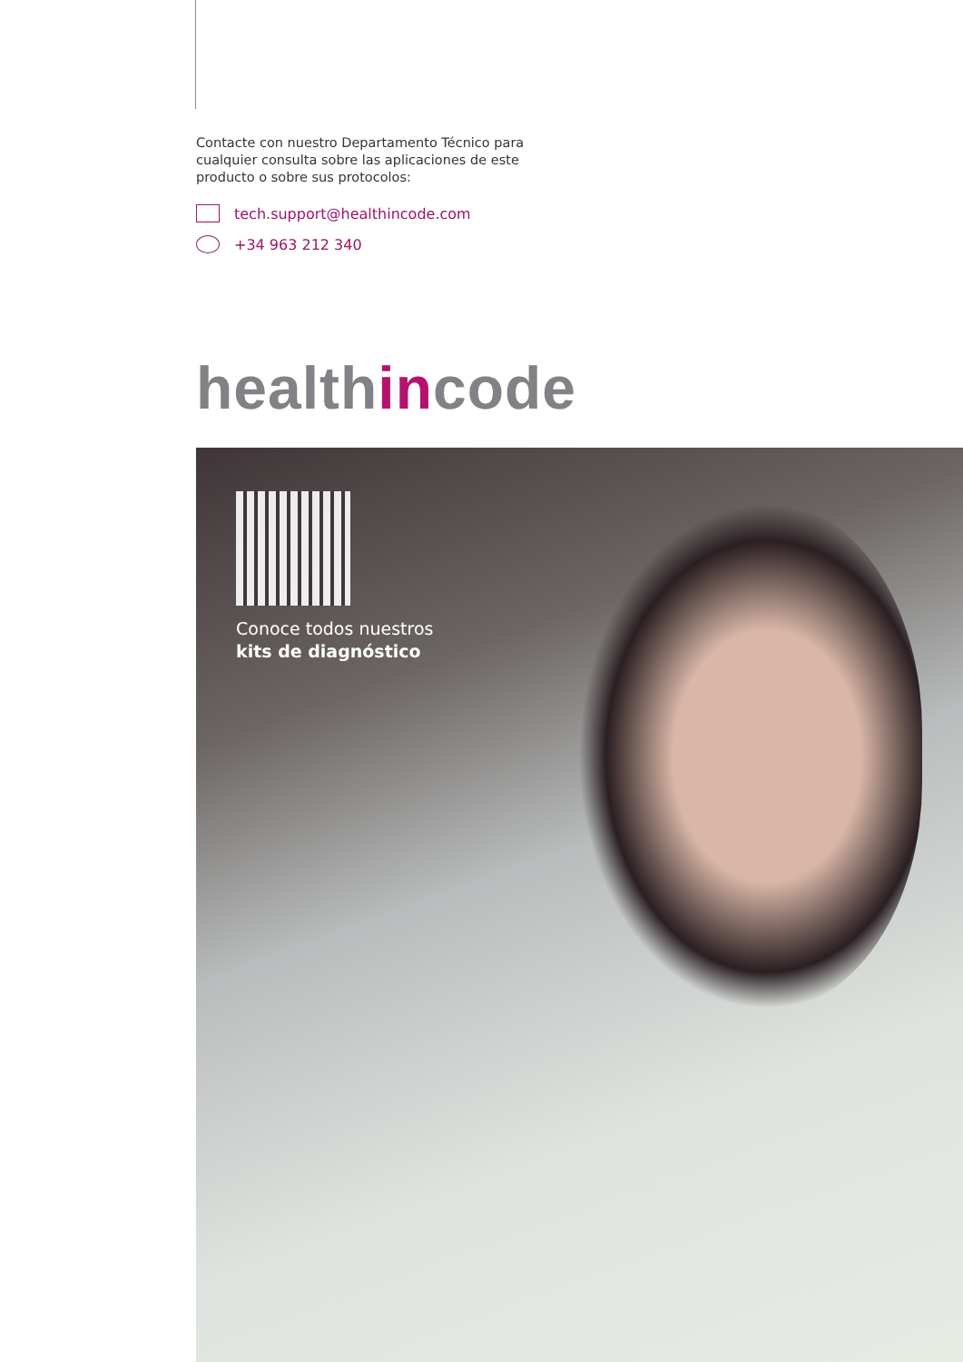Contacte con nuestro Departamento Técnico para cualquier consulta sobre las aplicaciones de este producto o sobre sus protocolos:
tech.support@healthincode.com
+34 963 212 340
healthincode
Conoce todos nuestros
kits de diagnóstico